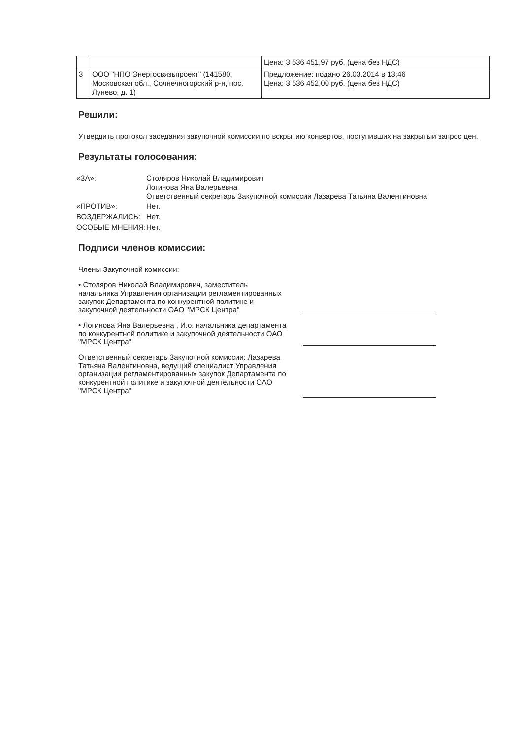| | | Цена: 3 536 451,97 руб. (цена без НДС) |
| 3 | ООО "НПО Энергосвязьпроект" (141580, Московская обл., Солнечногорский р-н, пос. Лунево, д. 1) | Предложение: подано 26.03.2014 в 13:46 Цена: 3 536 452,00 руб. (цена без НДС) |
Решили:
Утвердить протокол заседания закупочной комиссии по вскрытию конвертов, поступивших на закрытый запрос цен.
Результаты голосования:
«ЗА»:
Столяров Николай Владимирович
Логинова Яна Валерьевна
Ответственный секретарь Закупочной комиссии Лазарева Татьяна Валентиновна
«ПРОТИВ»:
Нет.
ВОЗДЕРЖАЛИСЬ:
Нет.
ОСОБЫЕ МНЕНИЯ:
Нет.
Подписи членов комиссии:
Члены Закупочной комиссии:
• Столяров Николай Владимирович, заместитель начальника Управления организации регламентированных закупок Департамента по конкурентной политике и закупочной деятельности ОАО "МРСК Центра"
• Логинова Яна Валерьевна , И.о. начальника департамента по конкурентной политике и закупочной деятельности ОАО "МРСК Центра"
Ответственный секретарь Закупочной комиссии: Лазарева Татьяна Валентиновна, ведущий специалист Управления организации регламентированных закупок Департамента по конкурентной политике и закупочной деятельности ОАО "МРСК Центра"